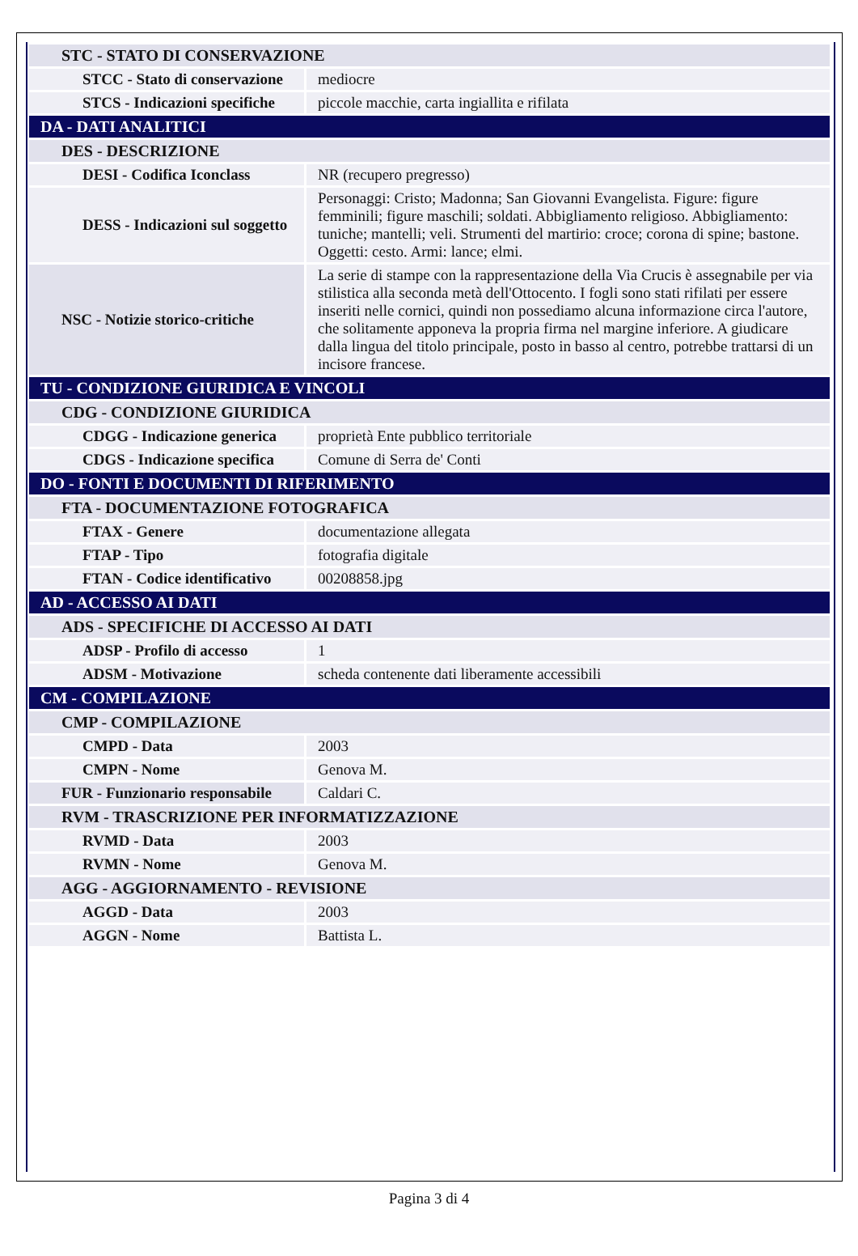| STC - STATO DI CONSERVAZIONE | |
| STCC - Stato di conservazione | mediocre |
| STCS - Indicazioni specifiche | piccole macchie, carta ingiallita e rifilata |
| DA - DATI ANALITICI | |
| DES - DESCRIZIONE | |
| DESI - Codifica Iconclass | NR (recupero pregresso) |
| DESS - Indicazioni sul soggetto | Personaggi: Cristo; Madonna; San Giovanni Evangelista. Figure: figure femminili; figure maschili; soldati. Abbigliamento religioso. Abbigliamento: tuniche; mantelli; veli. Strumenti del martirio: croce; corona di spine; bastone. Oggetti: cesto. Armi: lance; elmi. |
| NSC - Notizie storico-critiche | La serie di stampe con la rappresentazione della Via Crucis è assegnabile per via stilistica alla seconda metà dell'Ottocento. I fogli sono stati rifilati per essere inseriti nelle cornici, quindi non possediamo alcuna informazione circa l'autore, che solitamente apponeva la propria firma nel margine inferiore. A giudicare dalla lingua del titolo principale, posto in basso al centro, potrebbe trattarsi di un incisore francese. |
| TU - CONDIZIONE GIURIDICA E VINCOLI | |
| CDG - CONDIZIONE GIURIDICA | |
| CDGG - Indicazione generica | proprietà Ente pubblico territoriale |
| CDGS - Indicazione specifica | Comune di Serra de' Conti |
| DO - FONTI E DOCUMENTI DI RIFERIMENTO | |
| FTA - DOCUMENTAZIONE FOTOGRAFICA | |
| FTAX - Genere | documentazione allegata |
| FTAP - Tipo | fotografia digitale |
| FTAN - Codice identificativo | 00208858.jpg |
| AD - ACCESSO AI DATI | |
| ADS - SPECIFICHE DI ACCESSO AI DATI | |
| ADSP - Profilo di accesso | 1 |
| ADSM - Motivazione | scheda contenente dati liberamente accessibili |
| CM - COMPILAZIONE | |
| CMP - COMPILAZIONE | |
| CMPD - Data | 2003 |
| CMPN - Nome | Genova M. |
| FUR - Funzionario responsabile | Caldari C. |
| RVM - TRASCRIZIONE PER INFORMATIZZAZIONE | |
| RVMD - Data | 2003 |
| RVMN - Nome | Genova M. |
| AGG - AGGIORNAMENTO - REVISIONE | |
| AGGD - Data | 2003 |
| AGGN - Nome | Battista L. |
Pagina 3 di 4